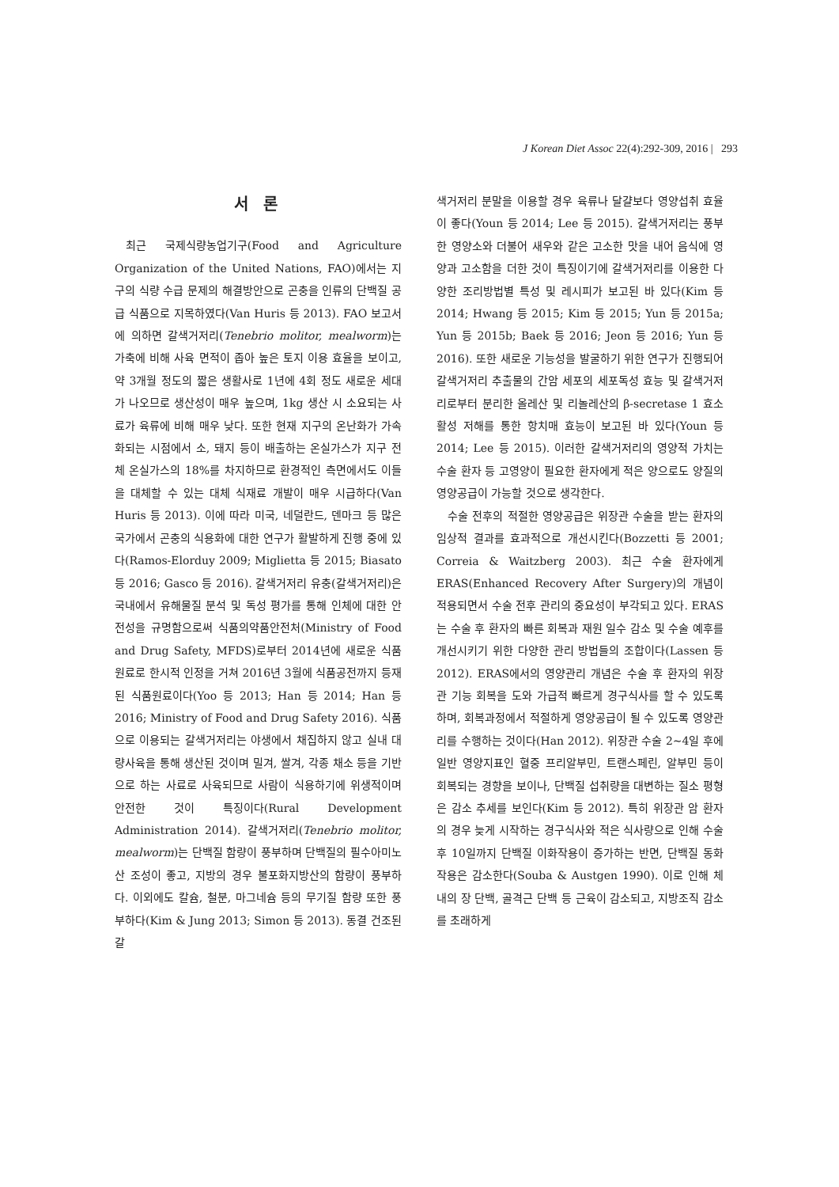J Korean Diet Assoc 22(4):292-309, 2016 | 293
서 론
최근 국제식량농업기구(Food and Agriculture Organization of the United Nations, FAO)에서는 지구의 식량 수급 문제의 해결방안으로 곤충을 인류의 단백질 공급 식품으로 지목하였다(Van Huris 등 2013). FAO 보고서에 의하면 갈색거저리(Tenebrio molitor, mealworm)는 가축에 비해 사육 면적이 좁아 높은 토지 이용 효율을 보이고, 약 3개월 정도의 짧은 생활사로 1년에 4회 정도 새로운 세대가 나오므로 생산성이 매우 높으며, 1kg 생산 시 소요되는 사료가 육류에 비해 매우 낮다. 또한 현재 지구의 온난화가 가속화되는 시점에서 소, 돼지 등이 배출하는 온실가스가 지구 전체 온실가스의 18%를 차지하므로 환경적인 측면에서도 이들을 대체할 수 있는 대체 식재료 개발이 매우 시급하다(Van Huris 등 2013). 이에 따라 미국, 네덜란드, 덴마크 등 많은 국가에서 곤충의 식용화에 대한 연구가 활발하게 진행 중에 있다(Ramos-Elorduy 2009; Miglietta 등 2015; Biasato 등 2016; Gasco 등 2016). 갈색거저리 유충(갈색거저리)은 국내에서 유해물질 분석 및 독성 평가를 통해 인체에 대한 안전성을 규명함으로써 식품의약품안전처(Ministry of Food and Drug Safety, MFDS)로부터 2014년에 새로운 식품원료로 한시적 인정을 거쳐 2016년 3월에 식품공전까지 등재된 식품원료이다(Yoo 등 2013; Han 등 2014; Han 등 2016; Ministry of Food and Drug Safety 2016). 식품으로 이용되는 갈색거저리는 야생에서 채집하지 않고 실내 대량사육을 통해 생산된 것이며 밀겨, 쌀겨, 각종 채소 등을 기반으로 하는 사료로 사육되므로 사람이 식용하기에 위생적이며 안전한 것이 특징이다(Rural Development Administration 2014). 갈색거저리(Tenebrio molitor, mealworm)는 단백질 함량이 풍부하며 단백질의 필수아미노산 조성이 좋고, 지방의 경우 불포화지방산의 함량이 풍부하다. 이외에도 칼슘, 철분, 마그네슘 등의 무기질 함량 또한 풍부하다(Kim & Jung 2013; Simon 등 2013). 동결 건조된 갈
색거저리 분말을 이용할 경우 육류나 달걀보다 영양섭취 효율이 좋다(Youn 등 2014; Lee 등 2015). 갈색거저리는 풍부한 영양소와 더불어 새우와 같은 고소한 맛을 내어 음식에 영양과 고소함을 더한 것이 특징이기에 갈색거저리를 이용한 다양한 조리방법별 특성 및 레시피가 보고된 바 있다(Kim 등 2014; Hwang 등 2015; Kim 등 2015; Yun 등 2015a; Yun 등 2015b; Baek 등 2016; Jeon 등 2016; Yun 등 2016). 또한 새로운 기능성을 발굴하기 위한 연구가 진행되어 갈색거저리 추출물의 간암 세포의 세포독성 효능 및 갈색거저리로부터 분리한 올레산 및 리놀레산의 β-secretase 1 효소 활성 저해를 통한 항치매 효능이 보고된 바 있다(Youn 등 2014; Lee 등 2015). 이러한 갈색거저리의 영양적 가치는 수술 환자 등 고영양이 필요한 환자에게 적은 양으로도 양질의 영양공급이 가능할 것으로 생각한다.
수술 전후의 적절한 영양공급은 위장관 수술을 받는 환자의 임상적 결과를 효과적으로 개선시킨다(Bozzetti 등 2001; Correia & Waitzberg 2003). 최근 수술 환자에게 ERAS(Enhanced Recovery After Surgery)의 개념이 적용되면서 수술 전후 관리의 중요성이 부각되고 있다. ERAS는 수술 후 환자의 빠른 회복과 재원 일수 감소 및 수술 예후를 개선시키기 위한 다양한 관리 방법들의 조합이다(Lassen 등 2012). ERAS에서의 영양관리 개념은 수술 후 환자의 위장관 기능 회복을 도와 가급적 빠르게 경구식사를 할 수 있도록 하며, 회복과정에서 적절하게 영양공급이 될 수 있도록 영양관리를 수행하는 것이다(Han 2012). 위장관 수술 2∼4일 후에 일반 영양지표인 혈중 프리알부민, 트랜스페린, 알부민 등이 회복되는 경향을 보이나, 단백질 섭취량을 대변하는 질소 평형은 감소 추세를 보인다(Kim 등 2012). 특히 위장관 암 환자의 경우 늦게 시작하는 경구식사와 적은 식사량으로 인해 수술 후 10일까지 단백질 이화작용이 증가하는 반면, 단백질 동화작용은 감소한다(Souba & Austgen 1990). 이로 인해 체내의 장 단백, 골격근 단백 등 근육이 감소되고, 지방조직 감소를 초래하게